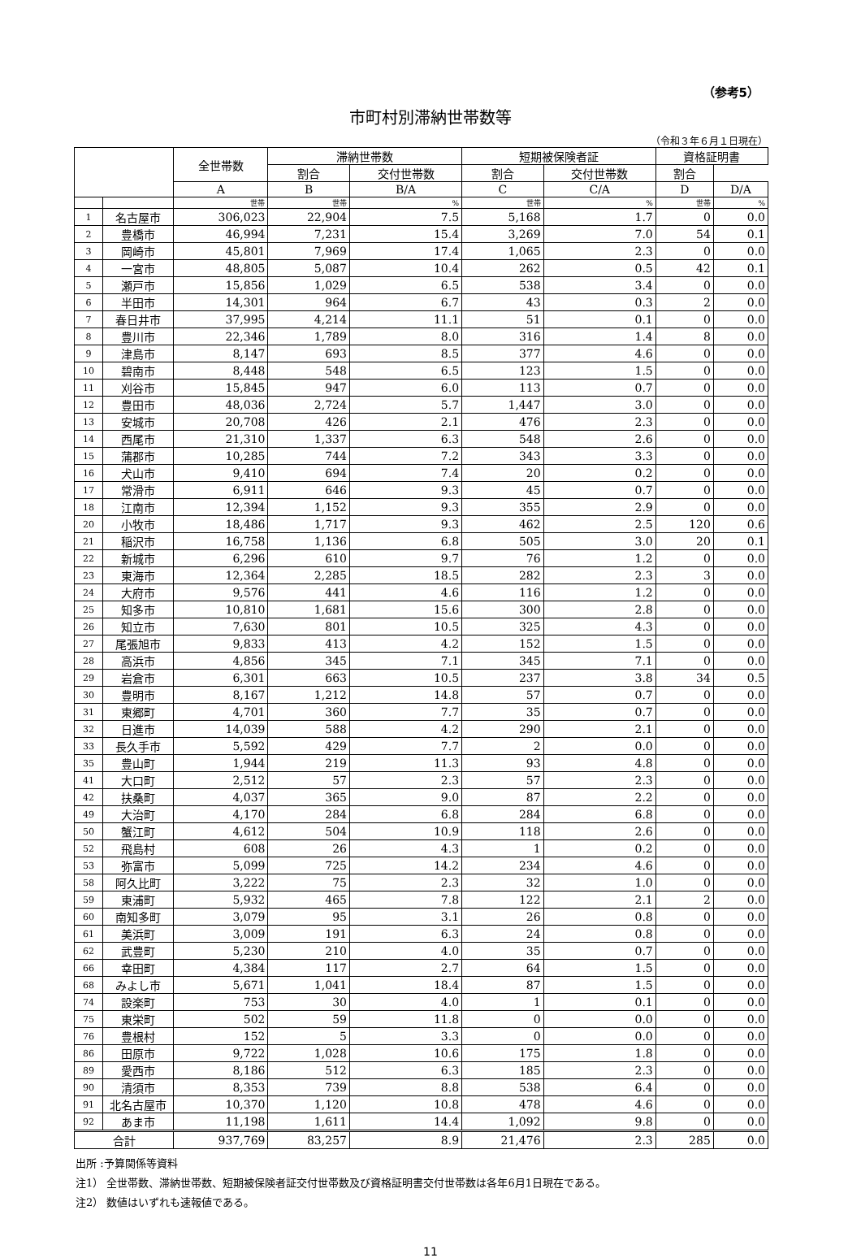（参考5）
市町村別滞納世帯数等
（令和３年６月１日現在）
| | | 全世帯数 | 滞納世帯数 | | 短期被保険者証 | | 資格証明書 | |
| --- | --- | --- | --- | --- | --- | --- | --- | --- |
| | | | 割合 | 交付世帯数 | 割合 | 交付世帯数 | 割合 | |
| | | A | B | B/A | C | C/A | D | D/A |
| | | 世帯 | 世帯 | % | 世帯 | % | 世帯 | % |
| 1 | 名古屋市 | 306,023 | 22,904 | 7.5 | 5,168 | 1.7 | 0 | 0.0 |
| 2 | 豊橋市 | 46,994 | 7,231 | 15.4 | 3,269 | 7.0 | 54 | 0.1 |
| 3 | 岡崎市 | 45,801 | 7,969 | 17.4 | 1,065 | 2.3 | 0 | 0.0 |
| 4 | 一宮市 | 48,805 | 5,087 | 10.4 | 262 | 0.5 | 42 | 0.1 |
| 5 | 瀬戸市 | 15,856 | 1,029 | 6.5 | 538 | 3.4 | 0 | 0.0 |
| 6 | 半田市 | 14,301 | 964 | 6.7 | 43 | 0.3 | 2 | 0.0 |
| 7 | 春日井市 | 37,995 | 4,214 | 11.1 | 51 | 0.1 | 0 | 0.0 |
| 8 | 豊川市 | 22,346 | 1,789 | 8.0 | 316 | 1.4 | 8 | 0.0 |
| 9 | 津島市 | 8,147 | 693 | 8.5 | 377 | 4.6 | 0 | 0.0 |
| 10 | 碧南市 | 8,448 | 548 | 6.5 | 123 | 1.5 | 0 | 0.0 |
| 11 | 刈谷市 | 15,845 | 947 | 6.0 | 113 | 0.7 | 0 | 0.0 |
| 12 | 豊田市 | 48,036 | 2,724 | 5.7 | 1,447 | 3.0 | 0 | 0.0 |
| 13 | 安城市 | 20,708 | 426 | 2.1 | 476 | 2.3 | 0 | 0.0 |
| 14 | 西尾市 | 21,310 | 1,337 | 6.3 | 548 | 2.6 | 0 | 0.0 |
| 15 | 蒲郡市 | 10,285 | 744 | 7.2 | 343 | 3.3 | 0 | 0.0 |
| 16 | 犬山市 | 9,410 | 694 | 7.4 | 20 | 0.2 | 0 | 0.0 |
| 17 | 常滑市 | 6,911 | 646 | 9.3 | 45 | 0.7 | 0 | 0.0 |
| 18 | 江南市 | 12,394 | 1,152 | 9.3 | 355 | 2.9 | 0 | 0.0 |
| 20 | 小牧市 | 18,486 | 1,717 | 9.3 | 462 | 2.5 | 120 | 0.6 |
| 21 | 稲沢市 | 16,758 | 1,136 | 6.8 | 505 | 3.0 | 20 | 0.1 |
| 22 | 新城市 | 6,296 | 610 | 9.7 | 76 | 1.2 | 0 | 0.0 |
| 23 | 東海市 | 12,364 | 2,285 | 18.5 | 282 | 2.3 | 3 | 0.0 |
| 24 | 大府市 | 9,576 | 441 | 4.6 | 116 | 1.2 | 0 | 0.0 |
| 25 | 知多市 | 10,810 | 1,681 | 15.6 | 300 | 2.8 | 0 | 0.0 |
| 26 | 知立市 | 7,630 | 801 | 10.5 | 325 | 4.3 | 0 | 0.0 |
| 27 | 尾張旭市 | 9,833 | 413 | 4.2 | 152 | 1.5 | 0 | 0.0 |
| 28 | 高浜市 | 4,856 | 345 | 7.1 | 345 | 7.1 | 0 | 0.0 |
| 29 | 岩倉市 | 6,301 | 663 | 10.5 | 237 | 3.8 | 34 | 0.5 |
| 30 | 豊明市 | 8,167 | 1,212 | 14.8 | 57 | 0.7 | 0 | 0.0 |
| 31 | 東郷町 | 4,701 | 360 | 7.7 | 35 | 0.7 | 0 | 0.0 |
| 32 | 日進市 | 14,039 | 588 | 4.2 | 290 | 2.1 | 0 | 0.0 |
| 33 | 長久手市 | 5,592 | 429 | 7.7 | 2 | 0.0 | 0 | 0.0 |
| 35 | 豊山町 | 1,944 | 219 | 11.3 | 93 | 4.8 | 0 | 0.0 |
| 41 | 大口町 | 2,512 | 57 | 2.3 | 57 | 2.3 | 0 | 0.0 |
| 42 | 扶桑町 | 4,037 | 365 | 9.0 | 87 | 2.2 | 0 | 0.0 |
| 49 | 大治町 | 4,170 | 284 | 6.8 | 284 | 6.8 | 0 | 0.0 |
| 50 | 蟹江町 | 4,612 | 504 | 10.9 | 118 | 2.6 | 0 | 0.0 |
| 52 | 飛島村 | 608 | 26 | 4.3 | 1 | 0.2 | 0 | 0.0 |
| 53 | 弥富市 | 5,099 | 725 | 14.2 | 234 | 4.6 | 0 | 0.0 |
| 58 | 阿久比町 | 3,222 | 75 | 2.3 | 32 | 1.0 | 0 | 0.0 |
| 59 | 東浦町 | 5,932 | 465 | 7.8 | 122 | 2.1 | 2 | 0.0 |
| 60 | 南知多町 | 3,079 | 95 | 3.1 | 26 | 0.8 | 0 | 0.0 |
| 61 | 美浜町 | 3,009 | 191 | 6.3 | 24 | 0.8 | 0 | 0.0 |
| 62 | 武豊町 | 5,230 | 210 | 4.0 | 35 | 0.7 | 0 | 0.0 |
| 66 | 幸田町 | 4,384 | 117 | 2.7 | 64 | 1.5 | 0 | 0.0 |
| 68 | みよし市 | 5,671 | 1,041 | 18.4 | 87 | 1.5 | 0 | 0.0 |
| 74 | 設楽町 | 753 | 30 | 4.0 | 1 | 0.1 | 0 | 0.0 |
| 75 | 東栄町 | 502 | 59 | 11.8 | 0 | 0.0 | 0 | 0.0 |
| 76 | 豊根村 | 152 | 5 | 3.3 | 0 | 0.0 | 0 | 0.0 |
| 86 | 田原市 | 9,722 | 1,028 | 10.6 | 175 | 1.8 | 0 | 0.0 |
| 89 | 愛西市 | 8,186 | 512 | 6.3 | 185 | 2.3 | 0 | 0.0 |
| 90 | 清須市 | 8,353 | 739 | 8.8 | 538 | 6.4 | 0 | 0.0 |
| 91 | 北名古屋市 | 10,370 | 1,120 | 10.8 | 478 | 4.6 | 0 | 0.0 |
| 92 | あま市 | 11,198 | 1,611 | 14.4 | 1,092 | 9.8 | 0 | 0.0 |
| 合計 | | 937,769 | 83,257 | 8.9 | 21,476 | 2.3 | 285 | 0.0 |
出所 :予算関係等資料
注1） 全世帯数、滞納世帯数、短期被保険者証交付世帯数及び資格証明書交付世帯数は各年6月1日現在である。
注2） 数値はいずれも速報値である。
11